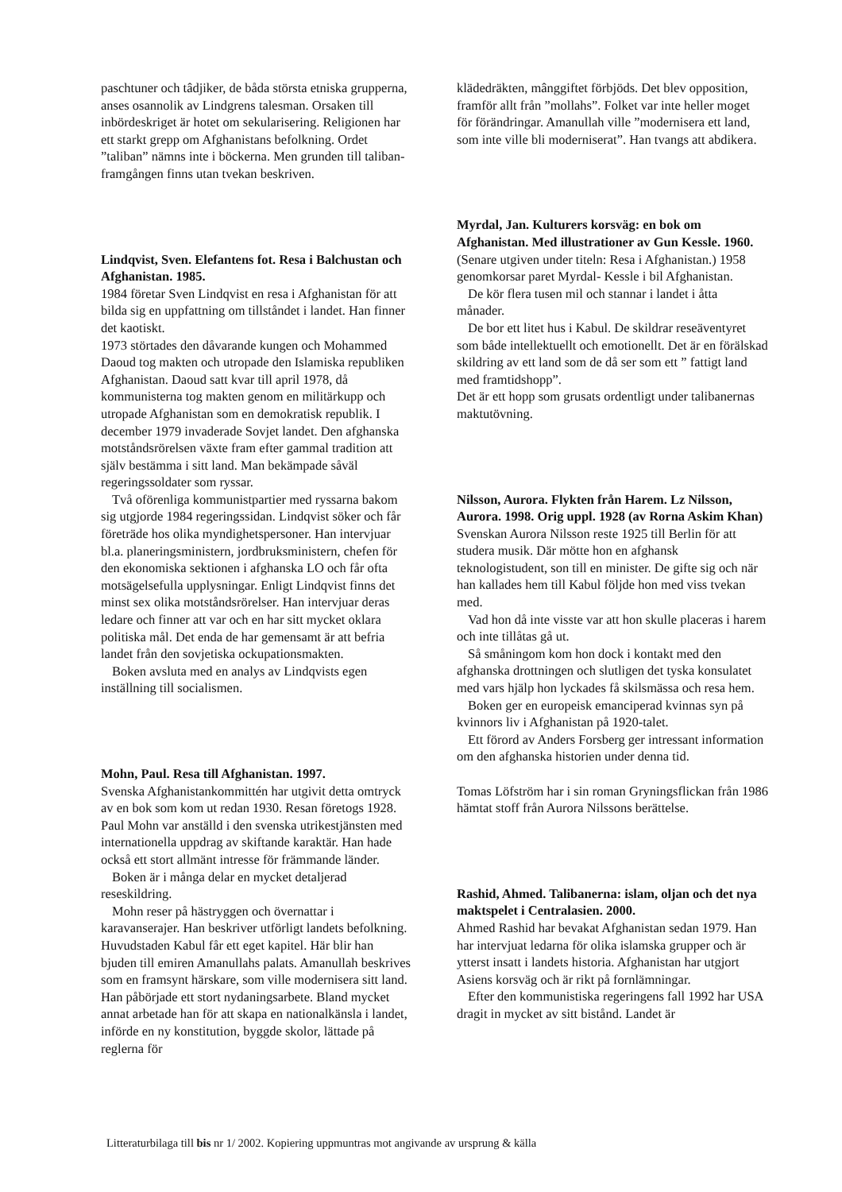paschtuner och tâdjiker, de båda största etniska grupperna, anses osannolik av Lindgrens talesman. Orsaken till inbördeskriget är hotet om sekularisering. Religionen har ett starkt grepp om Afghanistans befolkning. Ordet ”taliban” nämns inte i böckerna. Men grunden till taliban-framgången finns utan tvekan beskriven.
Lindqvist, Sven. Elefantens fot. Resa i Balchustan och Afghanistan. 1985.
1984 företar Sven Lindqvist en resa i Afghanistan för att bilda sig en uppfattning om tillståndet i landet. Han finner det kaotiskt.
1973 störtades den dåvarande kungen och Mohammed Daoud tog makten och utropade den Islamiska republiken Afghanistan. Daoud satt kvar till april 1978, då kommunisterna tog makten genom en militärkupp och utropade Afghanistan som en demokratisk republik. I december 1979 invaderade Sovjet landet. Den afghanska motståndsrörelsen växte fram efter gammal tradition att själv bestämma i sitt land. Man bekämpade såväl regeringssoldater som ryssar.
Två oförenliga kommunistpartier med ryssarna bakom sig utgjorde 1984 regeringssidan. Lindqvist söker och får företräde hos olika myndighetspersoner. Han intervjuar bl.a. planeringsministern, jordbruksministern, chefen för den ekonomiska sektionen i afghanska LO och får ofta motsägelsefulla upplysningar. Enligt Lindqvist finns det minst sex olika motståndsrörelser. Han intervjuar deras ledare och finner att var och en har sitt mycket oklara politiska mål. Det enda de har gemensamt är att befria landet från den sovjetiska ockupationsmakten.
Boken avsluta med en analys av Lindqvists egen inställning till socialismen.
Mohn, Paul. Resa till Afghanistan. 1997.
Svenska Afghanistankommittén har utgivit detta omtryck av en bok som kom ut redan 1930. Resan företogs 1928. Paul Mohn var anställd i den svenska utrikestjänsten med internationella uppdrag av skiftande karaktär. Han hade också ett stort allmänt intresse för främmande länder.
Boken är i många delar en mycket detaljerad reseskildring.
Mohn reser på hästryggen och övernattar i karavanserajer. Han beskriver utförligt landets befolkning. Huvudstaden Kabul får ett eget kapitel. Här blir han bjuden till emiren Amanullahs palats. Amanullah beskrives som en framsynt härskare, som ville modernisera sitt land. Han påbörjade ett stort nydaningsarbete. Bland mycket annat arbetade han för att skapa en nationalkänsla i landet, införde en ny konstitution, byggde skolor, lättade på reglerna för
klädedräkten, mânggiftet förbjöds. Det blev opposition, framför allt från ”mollahs”. Folket var inte heller moget för förändringar. Amanullah ville ”modernisera ett land, som inte ville bli moderniserat”. Han tvangs att abdikera.
Myrdal, Jan. Kulturers korsväg: en bok om Afghanistan. Med illustrationer av Gun Kessle. 1960.
(Senare utgiven under titeln: Resa i Afghanistan.) 1958 genomkorsar paret Myrdal- Kessle i bil Afghanistan.
De kör flera tusen mil och stannar i landet i åtta månader.
De bor ett litet hus i Kabul. De skildrar reseäventyret som både intellektuellt och emotionellt. Det är en förälskad skildring av ett land som de då ser som ett ” fattigt land med framtidshopp”.
Det är ett hopp som grusats ordentligt under talibanernas maktutövning.
Nilsson, Aurora. Flykten från Harem. Lz Nilsson, Aurora. 1998. Orig uppl. 1928 (av Rorna Askim Khan)
Svenskan Aurora Nilsson reste 1925 till Berlin för att studera musik. Där mötte hon en afghansk teknologistudent, son till en minister. De gifte sig och när han kallades hem till Kabul följde hon med viss tvekan med.
Vad hon då inte visste var att hon skulle placeras i harem och inte tillåtas gå ut.
Så småningom kom hon dock i kontakt med den afghanska drottningen och slutligen det tyska konsulatet med vars hjälp hon lyckades få skilsmässa och resa hem.
Boken ger en europeisk emanciperad kvinnas syn på kvinnors liv i Afghanistan på 1920-talet.
Ett förord av Anders Forsberg ger intressant information om den afghanska historien under denna tid.
Tomas Löfström har i sin roman Gryningsflickan från 1986 hämtat stoff från Aurora Nilssons berättelse.
Rashid, Ahmed. Talibanerna: islam, oljan och det nya maktspelet i Centralasien. 2000.
Ahmed Rashid har bevakat Afghanistan sedan 1979. Han har intervjuat ledarna för olika islamska grupper och är ytterst insatt i landets historia. Afghanistan har utgjort Asiens korsväg och är rikt på fornlämningar.
Efter den kommunistiska regeringens fall 1992 har USA dragit in mycket av sitt bistånd. Landet är
Litteraturbilaga till bis nr 1/ 2002. Kopiering uppmuntras mot angivande av ursprung & källa